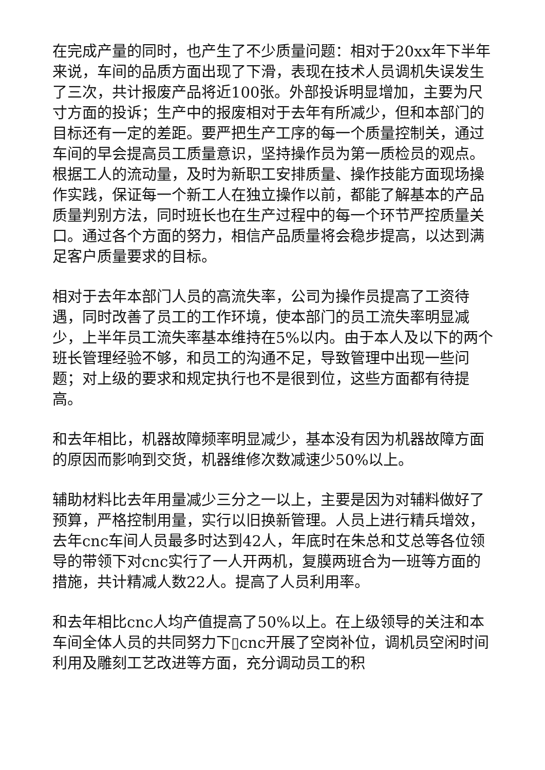在完成产量的同时，也产生了不少质量问题：相对于20xx年下半年来说，车间的品质方面出现了下滑，表现在技术人员调机失误发生了三次，共计报废产品将近100张。外部投诉明显增加，主要为尺寸方面的投诉；生产中的报废相对于去年有所减少，但和本部门的目标还有一定的差距。要严把生产工序的每一个质量控制关，通过车间的早会提高员工质量意识，坚持操作员为第一质检员的观点。根据工人的流动量，及时为新职工安排质量、操作技能方面现场操作实践，保证每一个新工人在独立操作以前，都能了解基本的产品质量判别方法，同时班长也在生产过程中的每一个环节严控质量关口。通过各个方面的努力，相信产品质量将会稳步提高，以达到满足客户质量要求的目标。
相对于去年本部门人员的高流失率，公司为操作员提高了工资待遇，同时改善了员工的工作环境，使本部门的员工流失率明显减少，上半年员工流失率基本维持在5%以内。由于本人及以下的两个班长管理经验不够，和员工的沟通不足，导致管理中出现一些问题；对上级的要求和规定执行也不是很到位，这些方面都有待提高。
和去年相比，机器故障频率明显减少，基本没有因为机器故障方面的原因而影响到交货，机器维修次数减速少50%以上。
辅助材料比去年用量减少三分之一以上，主要是因为对辅料做好了预算，严格控制用量，实行以旧换新管理。人员上进行精兵增效，去年cnc车间人员最多时达到42人，年底时在朱总和艾总等各位领导的带领下对cnc实行了一人开两机，复膜两班合为一班等方面的措施，共计精减人数22人。提高了人员利用率。
和去年相比cnc人均产值提高了50%以上。在上级领导的关注和本车间全体人员的共同努力下▯cnc开展了空岗补位，调机员空闲时间利用及雕刻工艺改进等方面，充分调动员工的积